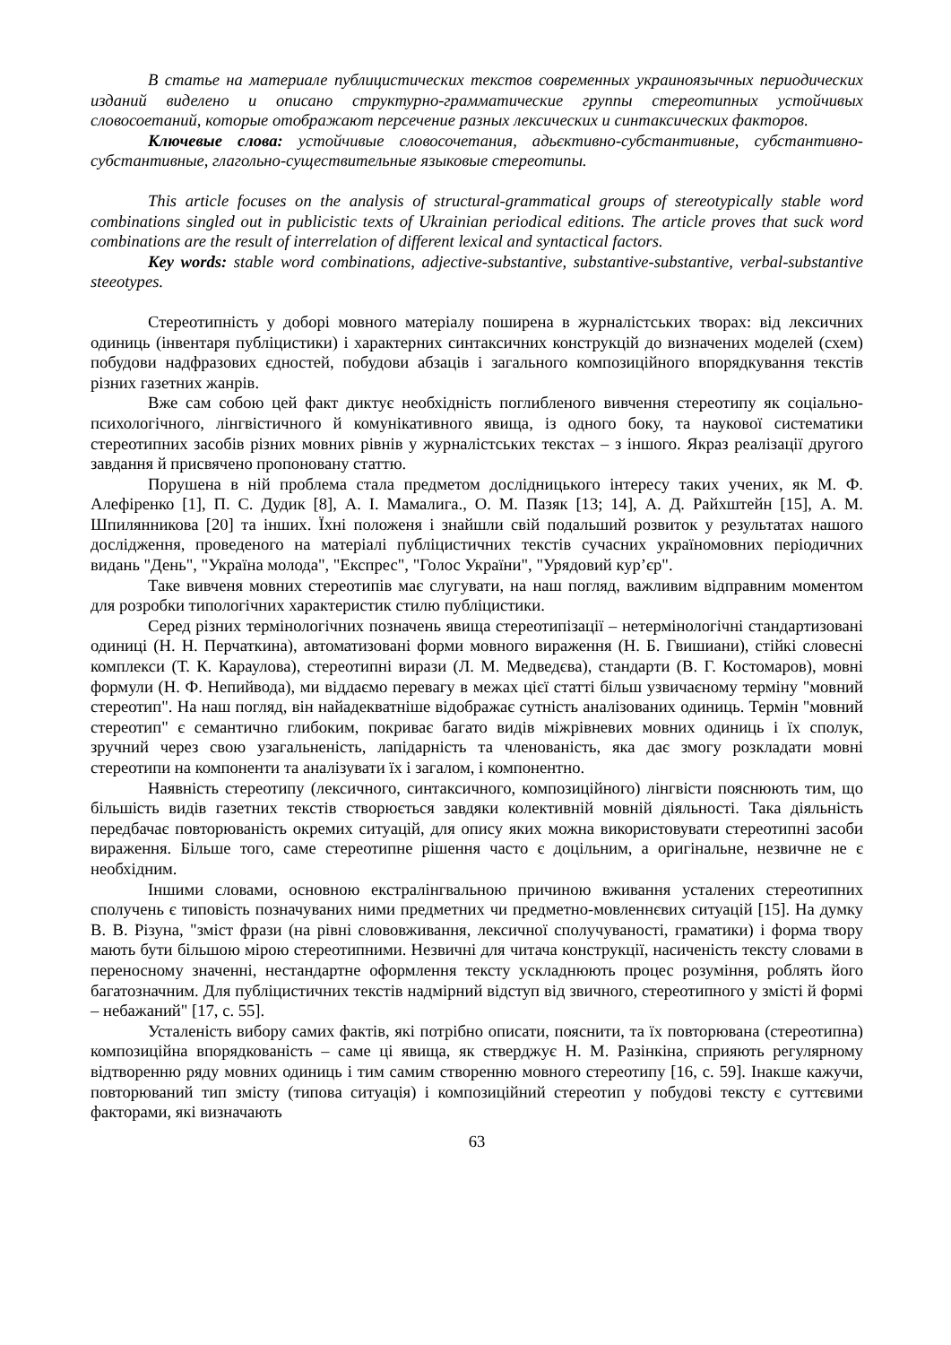В статье на материале публицистических текстов современных украиноязычных периодических изданий виделено и описано структурно-грамматические группы стереотипных устойчивых словосоетаний, которые отображают персечение разных лексических и синтаксических факторов.
Ключевые слова: устойчивые словосочетания, адьєктивно-субстантивные, субстантивно-субстантивные, глагольно-существительные языковые стереотипы.
This article focuses on the analysis of structural-grammatical groups of stereotypically stable word combinations singled out in publicistic texts of Ukrainian periodical editions. The article proves that suck word combinations are the result of interrelation of different lexical and syntactical factors.
Key words: stable word combinations, adjective-substantive, substantive-substantive, verbal-substantive steeotypes.
Стереотипність у доборі мовного матеріалу поширена в журналістських творах: від лексичних одиниць (інвентаря публіцистики) і характерних синтаксичних конструкцій до визначених моделей (схем) побудови надфразових єдностей, побудови абзаців і загального композиційного впорядкування текстів різних газетних жанрів.
Вже сам собою цей факт диктує необхідність поглибленого вивчення стереотипу як соціально-психологічного, лінгвістичного й комунікативного явища, із одного боку, та наукової систематики стереотипних засобів різних мовних рівнів у журналістських текстах – з іншого. Якраз реалізації другого завдання й присвячено пропоновану статтю.
Порушена в ній проблема стала предметом дослідницького інтересу таких учених, як М. Ф. Алефіренко [1], П. С. Дудик [8], А. І. Мамалига., О. М. Пазяк [13; 14], А. Д. Райхштейн [15], А. М. Шпилянникова [20] та інших. Їхні положеня і знайшли свій подальший розвиток у результатах нашого дослідження, проведеного на матеріалі публіцистичних текстів сучасних україномовних періодичних видань "День", "Україна молода", "Експрес", "Голос України", "Урядовий кур’єр".
Таке вивченя мовних стереотипів має слугувати, на наш погляд, важливим відправним моментом для розробки типологічних характеристик стилю публіцистики.
Серед різних термінологічних позначень явища стереотипізації – нетермінологічні стандартизовані одиниці (Н. Н. Перчаткина), автоматизовані форми мовного вираження (Н. Б. Гвишиани), стійкі словесні комплекси (Т. К. Караулова), стереотипні вирази (Л. М. Медведєва), стандарти (В. Г. Костомаров), мовні формули (Н. Ф. Непийвода), ми віддаємо перевагу в межах цієї статті більш узвичаєному терміну "мовний стереотип". На наш погляд, він найадекватніше відображає сутність аналізованих одиниць. Термін "мовний стереотип" є семантично глибоким, покриває багато видів міжрівневих мовних одиниць і їх сполук, зручний через свою узагальненість, лапідарність та членованість, яка дає змогу розкладати мовні стереотипи на компоненти та аналізувати їх і загалом, і компонентно.
Наявність стереотипу (лексичного, синтаксичного, композиційного) лінгвісти пояснюють тим, що більшість видів газетних текстів створюється завдяки колективній мовній діяльності. Така діяльність передбачає повторюваність окремих ситуацій, для опису яких можна використовувати стереотипні засоби вираження. Більше того, саме стереотипне рішення часто є доцільним, а оригінальне, незвичне не є необхідним.
Іншими словами, основною екстралінгвальною причиною вживання усталених стереотипних сполучень є типовість позначуваних ними предметних чи предметно-мовленнєвих ситуацій [15]. На думку В. В. Різуна, "зміст фрази (на рівні слововживання, лексичної сполучуваності, граматики) і форма твору мають бути більшою мірою стереотипними. Незвичні для читача конструкції, насиченість тексту словами в переносному значенні, нестандартне оформлення тексту ускладнюють процес розуміння, роблять його багатозначним. Для публіцистичних текстів надмірний відступ від звичного, стереотипного у змісті й формі – небажаний" [17, с. 55].
Усталеність вибору самих фактів, які потрібно описати, пояснити, та їх повторювана (стереотипна) композиційна впорядкованість – саме ці явища, як стверджує Н. М. Разінкіна, сприяють регулярному відтворенню ряду мовних одиниць і тим самим створенню мовного стереотипу [16, с. 59]. Інакше кажучи, повторюваний тип змісту (типова ситуація) і композиційний стереотип у побудові тексту є суттєвими факторами, які визначають
63